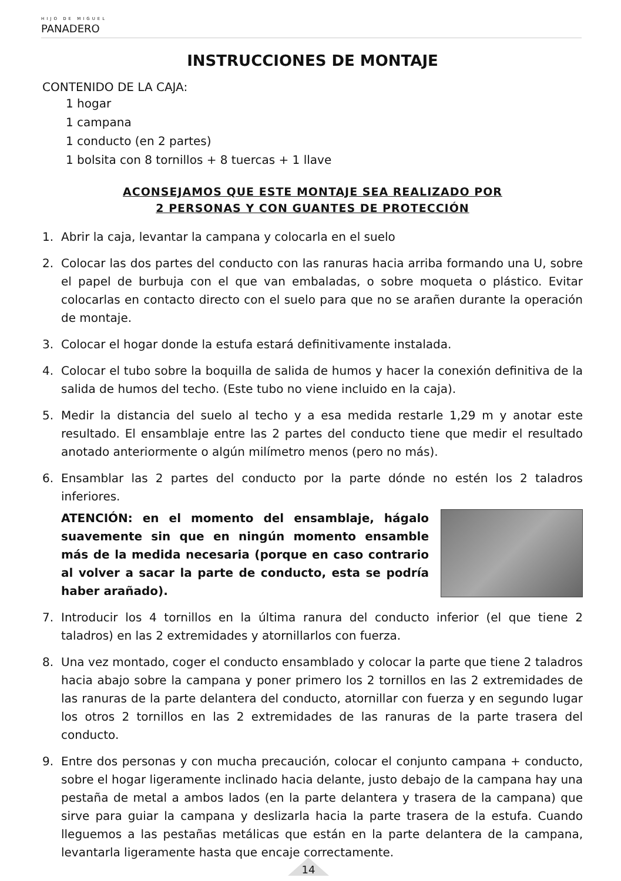HIJO DE MIGUEL
PANADERO
INSTRUCCIONES DE MONTAJE
CONTENIDO DE LA CAJA:
1 hogar
1 campana
1 conducto (en 2 partes)
1 bolsita con 8 tornillos + 8 tuercas + 1 llave
ACONSEJAMOS QUE ESTE MONTAJE SEA REALIZADO POR
2 PERSONAS Y CON GUANTES DE PROTECCIÓN
1. Abrir la caja, levantar la campana y colocarla en el suelo
2. Colocar las dos partes del conducto con las ranuras hacia arriba formando una U, sobre el papel de burbuja con el que van embaladas, o sobre moqueta o plástico. Evitar colocarlas en contacto directo con el suelo para que no se arañen durante la operación de montaje.
3. Colocar el hogar donde la estufa estará definitivamente instalada.
4. Colocar el tubo sobre la boquilla de salida de humos y hacer la conexión definitiva de la salida de humos del techo. (Este tubo no viene incluido en la caja).
5. Medir la distancia del suelo al techo y a esa medida restarle 1,29 m y anotar este resultado. El ensamblaje entre las 2 partes del conducto tiene que medir el resultado anotado anteriormente o algún milímetro menos (pero no más).
6. Ensamblar las 2 partes del conducto por la parte dónde no estén los 2 taladros inferiores.
ATENCIÓN: en el momento del ensamblaje, hágalo suavemente sin que en ningún momento ensamble más de la medida necesaria (porque en caso contrario al volver a sacar la parte de conducto, esta se podría haber arañado).
7. Introducir los 4 tornillos en la última ranura del conducto inferior (el que tiene 2 taladros) en las 2 extremidades y atornillarlos con fuerza.
8. Una vez montado, coger el conducto ensamblado y colocar la parte que tiene 2 taladros hacia abajo sobre la campana y poner primero los 2 tornillos en las 2 extremidades de las ranuras de la parte delantera del conducto, atornillar con fuerza y en segundo lugar los otros 2 tornillos en las 2 extremidades de las ranuras de la parte trasera del conducto.
9. Entre dos personas y con mucha precaución, colocar el conjunto campana + conducto, sobre el hogar ligeramente inclinado hacia delante, justo debajo de la campana hay una pestaña de metal a ambos lados (en la parte delantera y trasera de la campana) que sirve para guiar la campana y deslizarla hacia la parte trasera de la estufa. Cuando lleguemos a las pestañas metálicas que están en la parte delantera de la campana, levantarla ligeramente hasta que encaje correctamente.
14